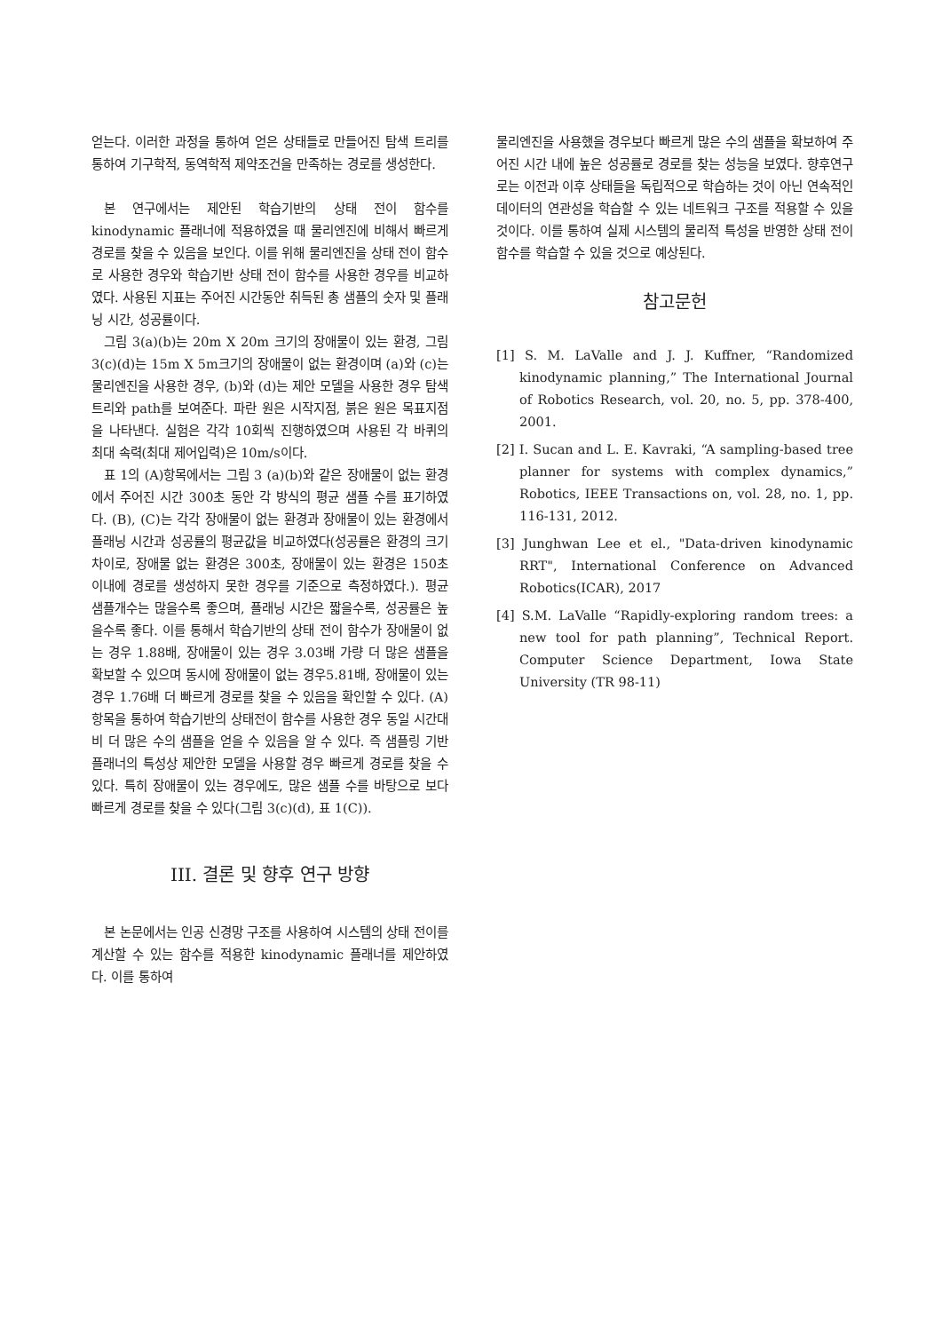얻는다. 이러한 과정을 통하여 얻은 상태들로 만들어진 탐색 트리를 통하여 기구학적, 동역학적 제약조건을 만족하는 경로를 생성한다.
본 연구에서는 제안된 학습기반의 상태 전이 함수를 kinodynamic 플래너에 적용하였을 때 물리엔진에 비해서 빠르게 경로를 찾을 수 있음을 보인다. 이를 위해 물리엔진을 상태 전이 함수로 사용한 경우와 학습기반 상태 전이 함수를 사용한 경우를 비교하였다. 사용된 지표는 주어진 시간동안 취득된 총 샘플의 숫자 및 플래닝 시간, 성공률이다.
그림 3(a)(b)는 20m X 20m 크기의 장애물이 있는 환경, 그림 3(c)(d)는 15m X 5m크기의 장애물이 없는 환경이며 (a)와 (c)는 물리엔진을 사용한 경우, (b)와 (d)는 제안 모델을 사용한 경우 탐색 트리와 path를 보여준다. 파란 원은 시작지점, 붉은 원은 목표지점을 나타낸다. 실험은 각각 10회씩 진행하였으며 사용된 각 바퀴의 최대 속력(최대 제어입력)은 10m/s이다.
표 1의 (A)항목에서는 그림 3 (a)(b)와 같은 장애물이 없는 환경에서 주어진 시간 300초 동안 각 방식의 평균 샘플 수를 표기하였다. (B), (C)는 각각 장애물이 없는 환경과 장애물이 있는 환경에서 플래닝 시간과 성공률의 평균값을 비교하였다(성공률은 환경의 크기 차이로, 장애물 없는 환경은 300초, 장애물이 있는 환경은 150초 이내에 경로를 생성하지 못한 경우를 기준으로 측정하였다.). 평균 샘플개수는 많을수록 좋으며, 플래닝 시간은 짧을수록, 성공률은 높을수록 좋다. 이를 통해서 학습기반의 상태 전이 함수가 장애물이 없는 경우 1.88배, 장애물이 있는 경우 3.03배 가량 더 많은 샘플을 확보할 수 있으며 동시에 장애물이 없는 경우5.81배, 장애물이 있는 경우 1.76배 더 빠르게 경로를 찾을 수 있음을 확인할 수 있다. (A)항목을 통하여 학습기반의 상태전이 함수를 사용한 경우 동일 시간대비 더 많은 수의 샘플을 얻을 수 있음을 알 수 있다. 즉 샘플링 기반 플래너의 특성상 제안한 모델을 사용할 경우 빠르게 경로를 찾을 수 있다. 특히 장애물이 있는 경우에도, 많은 샘플 수를 바탕으로 보다 빠르게 경로를 찾을 수 있다(그림 3(c)(d), 표 1(C)).
III. 결론 및 향후 연구 방향
본 논문에서는 인공 신경망 구조를 사용하여 시스템의 상태 전이를 계산할 수 있는 함수를 적용한 kinodynamic 플래너를 제안하였다. 이를 통하여
물리엔진을 사용했을 경우보다 빠르게 많은 수의 샘플을 확보하여 주어진 시간 내에 높은 성공률로 경로를 찾는 성능을 보였다. 향후연구로는 이전과 이후 상태들을 독립적으로 학습하는 것이 아닌 연속적인 데이터의 연관성을 학습할 수 있는 네트워크 구조를 적용할 수 있을 것이다. 이를 통하여 실제 시스템의 물리적 특성을 반영한 상태 전이 함수를 학습할 수 있을 것으로 예상된다.
참고문헌
[1] S. M. LaValle and J. J. Kuffner, “Randomized kinodynamic planning,” The International Journal of Robotics Research, vol. 20, no. 5, pp. 378-400, 2001.
[2] I. Sucan and L. E. Kavraki, “A sampling-based tree planner for systems with complex dynamics,” Robotics, IEEE Transactions on, vol. 28, no. 1, pp. 116-131, 2012.
[3] Junghwan Lee et el., "Data-driven kinodynamic RRT", International Conference on Advanced Robotics(ICAR), 2017
[4] S.M. LaValle “Rapidly-exploring random trees: a new tool for path planning”, Technical Report. Computer Science Department, Iowa State University (TR 98-11)